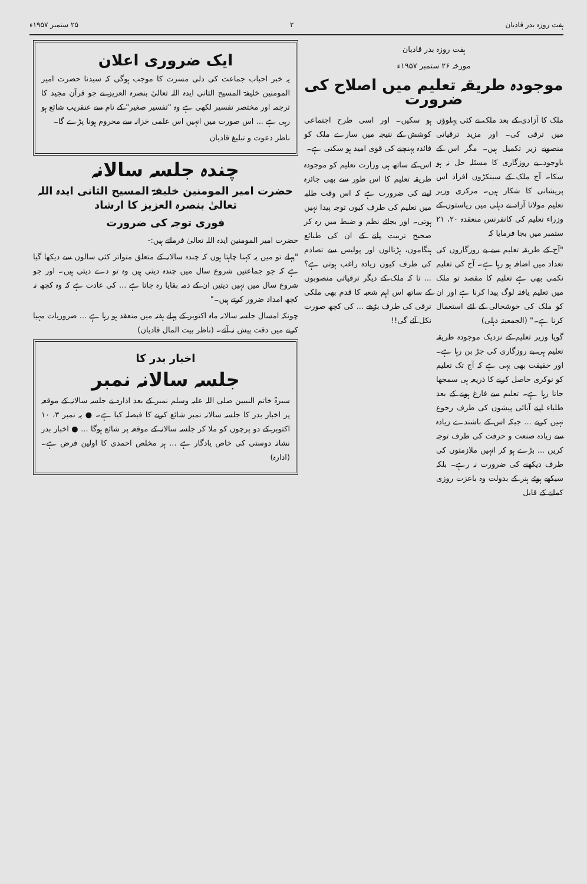ہفت روزہ بدر قادیان ۲ ۲۵ ستمبر ۱۹۵۷ء
ہفت روزہ بدر قادیان
مورخہ ۲۶ ستمبر ۱۹۵۷ء
موجودہ طریقہ تعلیم میں اصلاح کی ضرورت
ملک کا آزادی کے بعد ملک نے کئی پہلوؤں میں ترقی کی۔ اور مزید ترقیاتی منصوبے زیر تکمیل ہیں۔ مگر اس کے باوجود بے روزگاری کا مسئلہ حل نہ ہو سکا۔ آج ملک کے سینکڑوں افراد اس پریشانی کا شکار ہیں۔ مرکزی وزیر تعلیم مولانا آزاد نے دہلی میں ریاستوں کے وزراء تعلیم کی کانفرنس منعقدہ ۲۰، ۲۱ ستمبر میں بجا فرمایا کہ
"آج کے طریقہ تعلیم سے بے روزگاروں کی تعداد میں اضافہ ہو رہا ہے۔ آج کی تعلیم نکمی بھی ہے تعلیم کا مقصد تو ملک میں تعلیم یافتہ لوگ پیدا کرنا ہے اور ان کو ملک کی خوشحالی کے لئے استعمال کرنا ہے۔" (الجمعیتہ دہلی)
گویا وزیر تعلیم کے نزدیک موجودہ طریقہ تعلیم ہی بے روزگاری کی جڑ بن رہا ہے۔ اور حقیقت بھی یہی ہے کہ آج تک تعلیم کو نوکری حاصل کرنے کا ذریعہ ہی سمجھا جاتا رہا ہے۔ تعلیم سے فارغ ہونے کے بعد طلباء اپنے آبائی پیشوں کی طرف رجوع نہیں کرتے ... جبکہ اس کے باشندے زیادہ سے زیادہ صنعت و حرفت کی طرف توجہ کریں ... بڑے ہو کر انہیں ملازمتوں کی طرف دیکھنے کی ضرورت نہ رہے۔ بلکہ سیکھے ہوئے ہنر کے بدولت وہ باعزت روزی کمانے کے قابل
ہو سکیں۔ اور اسی طرح اجتماعی کوشش کے نتیجہ میں سارے ملک کو فائدہ پہنچنے کی قوی امید ہو سکتی ہے۔
اس کے ساتھ ہی وزارت تعلیم کو موجودہ طریقہ تعلیم کا اس طور سے بھی جائزہ لینے کی ضرورت ہے کہ اس وقت طلبہ میں تعلیم کی طرف کیوں توجہ پیدا نہیں ہوتی۔ اور بجائے نظم و ضبط میں رہ کر صحیح تربیت پانے کے ان کی طبائع ہنگاموں، ہڑتالوں اور پولیس سے تصادم کی طرف کیوں زیادہ راغب ہوتی ہے؟ ... تا کہ ملک کے دیگر ترقیاتی منصوبوں کے ساتھ اس اہم شعبہ کا قدم بھی ملکی ترقی کی طرف بڑھے ... کی کچھ صورت نکل آئے گی!!
ایک ضروری اعلان
یہ خبر احباب جماعت کی دلی مسرت کا موجب ہوگی کہ سیدنا حضرت امیر المومنین خلیفۃ المسیح الثانی ایدہ اللہ تعالیٰ بنصرہ العزیز نے جو قرآن مجید کا ترجمہ اور مختصر تفسیر لکھی ہے وہ "تفسیر صغیر" کے نام سے عنقریب شائع ہو رہی ہے ... اس صورت میں انہیں اس علمی خزانہ سے محروم ہونا پڑے گا۔
ناظر دعوت و تبلیغ قادیان
چندہ جلسہ سالانہ
حضرت امیر المومنین خلیفۃ المسیح الثانی ایدہ اللہ تعالیٰ بنصرہ العزیز کا ارشاد
فوری توجہ کی ضرورت
حضرت امیر المومنین ایدہ اللہ تعالیٰ فرماتے ہیں:-
"پہلے تو میں یہ کہنا چاہتا ہوں کہ چندہ سالانہ کے متعلق متواتر کئی سالوں سے دیکھا گیا ہے کہ جو جماعتیں شروع سال میں چندہ دیتی ہیں وہ تو دے دیتی ہیں۔ اور جو شروع سال میں نہیں دیتیں ان کے ذمہ بقایا رہ جاتا ہے ... کی عادت ہے کہ وہ کچھ نہ کچھ امداد ضرور کرتے ہیں۔"
چونکہ امسال جلسہ سالانہ ماہ اکتوبر کے پہلے ہفتہ میں منعقد ہو رہا ہے ... ضروریات مہیا کرنے میں دقت پیش نہ آئے۔ (ناظر بیت المال قادیان)
اخبار بدر کا
جلسہ سالانہ نمبر
سیرۃ خاتم النبیین صلی اللہ علیہ وسلم نمبر کے بعد ادارہ نے جلسہ سالانہ کے موقعہ پر اخبار بدر کا جلسہ سالانہ نمبر شائع کرنے کا فیصلہ کیا ہے۔ ● یہ نمبر ۳، ۱۰ اکتوبر کے دو پرچوں کو ملا کر جلسہ سالانہ کے موقعہ پر شائع ہوگا ... ● اخبار بدر نشانہ دوستی کی خاص یادگار ہے ... ہر مخلص احمدی کا اولین فرض ہے۔ (ادارہ)